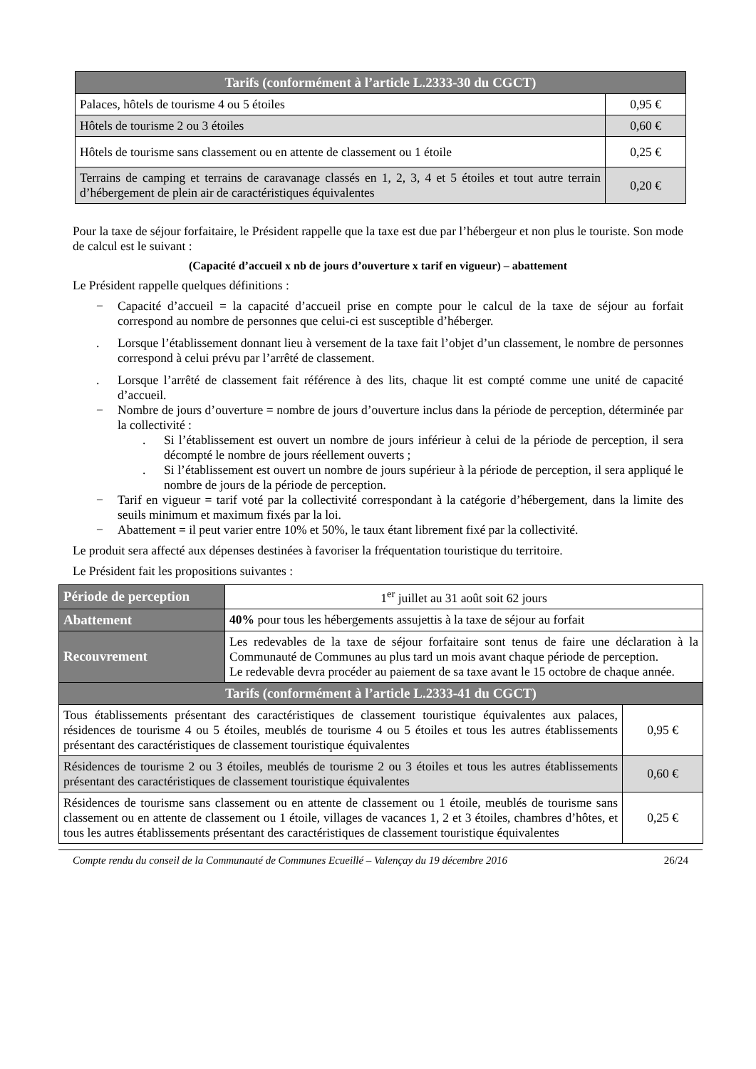| Tarifs (conformément à l’article L.2333-30 du CGCT) | |
| --- | --- |
| Palaces, hôtels de tourisme 4 ou 5 étoiles | 0,95 € |
| Hôtels de tourisme 2 ou 3 étoiles | 0,60 € |
| Hôtels de tourisme sans classement ou en attente de classement ou 1 étoile | 0,25 € |
| Terrains de camping et terrains de caravanage classés en 1, 2, 3, 4 et 5 étoiles et tout autre terrain d’hébergement de plein air de caractéristiques équivalentes | 0,20 € |
Pour la taxe de séjour forfaitaire, le Président rappelle que la taxe est due par l’hébergeur et non plus le touriste. Son mode de calcul est le suivant :
(Capacité d’accueil x nb de jours d’ouverture x tarif en vigueur) – abattement
Le Président rappelle quelques définitions :
− Capacité d’accueil = la capacité d’accueil prise en compte pour le calcul de la taxe de séjour au forfait correspond au nombre de personnes que celui-ci est susceptible d’héberger.
. Lorsque l’établissement donnant lieu à versement de la taxe fait l’objet d’un classement, le nombre de personnes correspond à celui prévu par l’arrêté de classement.
. Lorsque l’arrêté de classement fait référence à des lits, chaque lit est compté comme une unité de capacité d’accueil.
− Nombre de jours d’ouverture = nombre de jours d’ouverture inclus dans la période de perception, déterminée par la collectivité :
. Si l’établissement est ouvert un nombre de jours inférieur à celui de la période de perception, il sera décompté le nombre de jours réellement ouverts ;
. Si l’établissement est ouvert un nombre de jours supérieur à la période de perception, il sera appliqué le nombre de jours de la période de perception.
− Tarif en vigueur = tarif voté par la collectivité correspondant à la catégorie d’hébergement, dans la limite des seuils minimum et maximum fixés par la loi.
− Abattement = il peut varier entre 10% et 50%, le taux étant librement fixé par la collectivité.
Le produit sera affecté aux dépenses destinées à favoriser la fréquentation touristique du territoire.
Le Président fait les propositions suivantes :
| Période de perception | 1<sup>er</sup> juillet au 31 août soit 62 jours | |
| Abattement | 40% pour tous les hébergements assujettis à la taxe de séjour au forfait | |
| Recouvrement | Les redevables de la taxe de séjour forfaitaire sont tenus de faire une déclaration à la Communauté de Communes au plus tard un mois avant chaque période de perception. Le redevable devra procéder au paiement de sa taxe avant le 15 octobre de chaque année. | |
| Tarifs (conformément à l’article L.2333-41 du CGCT) | | |
| Tous établissements présentant des caractéristiques de classement touristique équivalentes aux palaces, résidences de tourisme 4 ou 5 étoiles, meublés de tourisme 4 ou 5 étoiles et tous les autres établissements présentant des caractéristiques de classement touristique équivalentes | | 0,95 € |
| Résidences de tourisme 2 ou 3 étoiles, meublés de tourisme 2 ou 3 étoiles et tous les autres établissements présentant des caractéristiques de classement touristique équivalentes | | 0,60 € |
| Résidences de tourisme sans classement ou en attente de classement ou 1 étoile, meublés de tourisme sans classement ou en attente de classement ou 1 étoile, villages de vacances 1, 2 et 3 étoiles, chambres d’hôtes, et tous les autres établissements présentant des caractéristiques de classement touristique équivalentes | | 0,25 € |
Compte rendu du conseil de la Communauté de Communes Ecueillé – Valençay du 19 décembre 2016 26/24